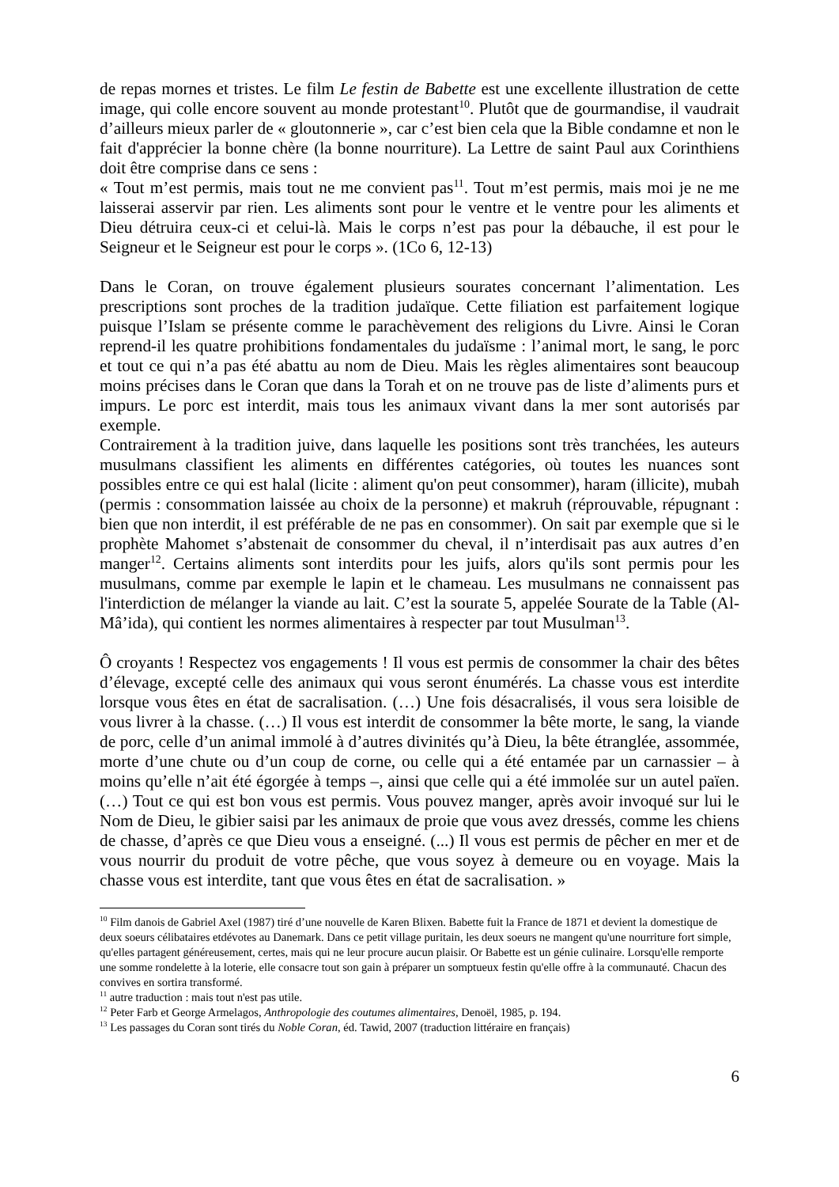de repas mornes et tristes. Le film Le festin de Babette est une excellente illustration de cette image, qui colle encore souvent au monde protestant<sup>10</sup>. Plutôt que de gourmandise, il vaudrait d’ailleurs mieux parler de « gloutonnerie », car c’est bien cela que la Bible condamne et non le fait d'apprécier la bonne chère (la bonne nourriture). La Lettre de saint Paul aux Corinthiens doit être comprise dans ce sens :
« Tout m’est permis, mais tout ne me convient pas<sup>11</sup>. Tout m’est permis, mais moi je ne me laisserai asservir par rien. Les aliments sont pour le ventre et le ventre pour les aliments et Dieu détruira ceux-ci et celui-là. Mais le corps n’est pas pour la débauche, il est pour le Seigneur et le Seigneur est pour le corps ». (1Co 6, 12-13)
Dans le Coran, on trouve également plusieurs sourates concernant l’alimentation. Les prescriptions sont proches de la tradition judaïque. Cette filiation est parfaitement logique puisque l’Islam se présente comme le parachèvement des religions du Livre. Ainsi le Coran reprend-il les quatre prohibitions fondamentales du judaïsme : l’animal mort, le sang, le porc et tout ce qui n’a pas été abattu au nom de Dieu. Mais les règles alimentaires sont beaucoup moins précises dans le Coran que dans la Torah et on ne trouve pas de liste d’aliments purs et impurs. Le porc est interdit, mais tous les animaux vivant dans la mer sont autorisés par exemple.
Contrairement à la tradition juive, dans laquelle les positions sont très tranchées, les auteurs musulmans classifient les aliments en différentes catégories, où toutes les nuances sont possibles entre ce qui est halal (licite : aliment qu'on peut consommer), haram (illicite), mubah (permis : consommation laissée au choix de la personne) et makruh (réprouvable, répugnant : bien que non interdit, il est préférable de ne pas en consommer). On sait par exemple que si le prophète Mahomet s’abstenait de consommer du cheval, il n’interdisait pas aux autres d’en manger<sup>12</sup>. Certains aliments sont interdits pour les juifs, alors qu'ils sont permis pour les musulmans, comme par exemple le lapin et le chameau. Les musulmans ne connaissent pas l'interdiction de mélanger la viande au lait. C’est la sourate 5, appelée Sourate de la Table (Al-Mâ’ida), qui contient les normes alimentaires à respecter par tout Musulman<sup>13</sup>.
Ô croyants ! Respectez vos engagements ! Il vous est permis de consommer la chair des bêtes d’élevage, excepté celle des animaux qui vous seront énumérés. La chasse vous est interdite lorsque vous êtes en état de sacralisation. (…) Une fois désacralisés, il vous sera loisible de vous livrer à la chasse. (…) Il vous est interdit de consommer la bête morte, le sang, la viande de porc, celle d’un animal immolé à d’autres divinités qu’à Dieu, la bête étranglée, assommée, morte d’une chute ou d’un coup de corne, ou celle qui a été entamée par un carnassier – à moins qu’elle n’ait été égorgée à temps –, ainsi que celle qui a été immolée sur un autel païen. (…) Tout ce qui est bon vous est permis. Vous pouvez manger, après avoir invoqué sur lui le Nom de Dieu, le gibier saisi par les animaux de proie que vous avez dressés, comme les chiens de chasse, d’après ce que Dieu vous a enseigné. (...) Il vous est permis de pêcher en mer et de vous nourrir du produit de votre pêche, que vous soyez à demeure ou en voyage. Mais la chasse vous est interdite, tant que vous êtes en état de sacralisation. »
<sup>10</sup> Film danois de Gabriel Axel (1987) tiré d’une nouvelle de Karen Blixen. Babette fuit la France de 1871 et devient la domestique de deux soeurs célibataires etdévotes au Danemark. Dans ce petit village puritain, les deux soeurs ne mangent qu'une nourriture fort simple, qu'elles partagent généreusement, certes, mais qui ne leur procure aucun plaisir. Or Babette est un génie culinaire. Lorsqu'elle remporte une somme rondelette à la loterie, elle consacre tout son gain à préparer un somptueux festin qu'elle offre à la communauté. Chacun des convives en sortira transformé.
<sup>11</sup> autre traduction : mais tout n'est pas utile.
<sup>12</sup> Peter Farb et George Armelagos, Anthropologie des coutumes alimentaires, Denoël, 1985, p. 194.
<sup>13</sup> Les passages du Coran sont tirés du Noble Coran, éd. Tawid, 2007 (traduction littéraire en français)
6